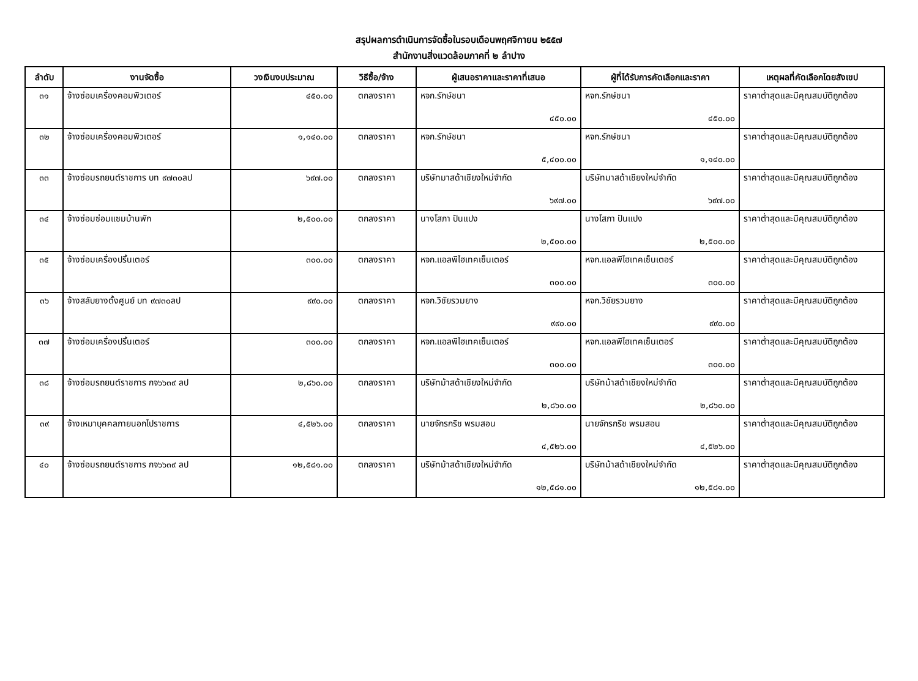สรุปผลการดำเนินการจัดซื้อในรอบเดือนพฤศจิกายน ๒๕๕๗
สำนักงานสิ่งแวดล้อมภาคที่ ๒ ลำปาง
| ลำดับ | งานจัดซื้อ | วงเงินงบประมาณ | วิธีซื้อ/จ้าง | ผู้เสนอราคาและราคาที่เสนอ | ผู้ที่ได้รับการคัดเลือกและราคา | เหตุผลที่คัดเลือกโดยสังเขป |
| --- | --- | --- | --- | --- | --- | --- |
| ๓๑ | จ้างซ่อมเครื่องคอมพิวเตอร์ | ๔๕๐.๐๐ | ตกลงราคา | หจก.รักษ์ชนา ๔๕๐.๐๐ | หจก.รักษ์ชนา ๔๕๐.๐๐ | ราคาต่ำสุดและมีคุณสมบัติถูกต้อง |
| ๓๒ | จ้างซ่อมเครื่องคอมพิวเตอร์ | ๑,๑๔๐.๐๐ | ตกลงราคา | หจก.รักษ์ชนา ๕,๔๐๐.๐๐ | หจก.รักษ์ชนา ๑,๑๔๐.๐๐ | ราคาต่ำสุดและมีคุณสมบัติถูกต้อง |
| ๓๓ | จ้างซ่อมรถยนต์ราชการ บท ๙๗๓๐ลป | ๖๙๗.๐๐ | ตกลงราคา | บริษัทมาสด้าเชียงใหม่จำกัด ๖๙๗.๐๐ | บริษัทมาสด้าเชียงใหม่จำกัด ๖๙๗.๐๐ | ราคาต่ำสุดและมีคุณสมบัติถูกต้อง |
| ๓๔ | จ้างซ่อมซ่อมแซมบ้านพัก | ๒,๕๐๐.๐๐ | ตกลงราคา | นางโสภา ปันแปง ๒,๕๐๐.๐๐ | นางโสภา ปันแปง ๒,๕๐๐.๐๐ | ราคาต่ำสุดและมีคุณสมบัติถูกต้อง |
| ๓๕ | จ้างซ่อมเครื่องปริ้นเตอร์ | ๓๐๐.๐๐ | ตกลงราคา | หจก.แอลพีไฮเทคเซ็นเตอร์ ๓๐๐.๐๐ | หจก.แอลพีไฮเทคเซ็นเตอร์ ๓๐๐.๐๐ | ราคาต่ำสุดและมีคุณสมบัติถูกต้อง |
| ๓๖ | จ้างสลับยางตั้งศูนย์ บท ๙๗๓๐ลป | ๙๙๐.๐๐ | ตกลงราคา | หจก.วิชัยรวมยาง ๙๙๐.๐๐ | หจก.วิชัยรวมยาง ๙๙๐.๐๐ | ราคาต่ำสุดและมีคุณสมบัติถูกต้อง |
| ๓๗ | จ้างซ่อมเครื่องปริ้นเตอร์ | ๓๐๐.๐๐ | ตกลงราคา | หจก.แอลพีไฮเทคเซ็นเตอร์ ๓๐๐.๐๐ | หจก.แอลพีไฮเทคเซ็นเตอร์ ๓๐๐.๐๐ | ราคาต่ำสุดและมีคุณสมบัติถูกต้อง |
| ๓๘ | จ้างซ่อมรถยนต์ราชการ กจ๖๖๓๙ ลป | ๒,๘๖๐.๐๐ | ตกลงราคา | บริษัทม้าสด้าเชียงใหม่จำกัด ๒,๘๖๐.๐๐ | บริษัทม้าสด้าเชียงใหม่จำกัด ๒,๘๖๐.๐๐ | ราคาต่ำสุดและมีคุณสมบัติถูกต้อง |
| ๓๙ | จ้างเหมาบุคคลภายนอกไปราชการ | ๔,๕๒๖.๐๐ | ตกลงราคา | นายจักรกริช พรมสอน ๔,๕๒๖.๐๐ | นายจักรกริช พรมสอน ๔,๕๒๖.๐๐ | ราคาต่ำสุดและมีคุณสมบัติถูกต้อง |
| ๔๐ | จ้างซ่อมรถยนต์ราชการ กจ๖๖๓๙ ลป | ๑๒,๕๘๑.๐๐ | ตกลงราคา | บริษัทม้าสด้าเชียงใหม่จำกัด ๑๒,๕๘๑.๐๐ | บริษัทม้าสด้าเชียงใหม่จำกัด ๑๒,๕๘๑.๐๐ | ราคาต่ำสุดและมีคุณสมบัติถูกต้อง |